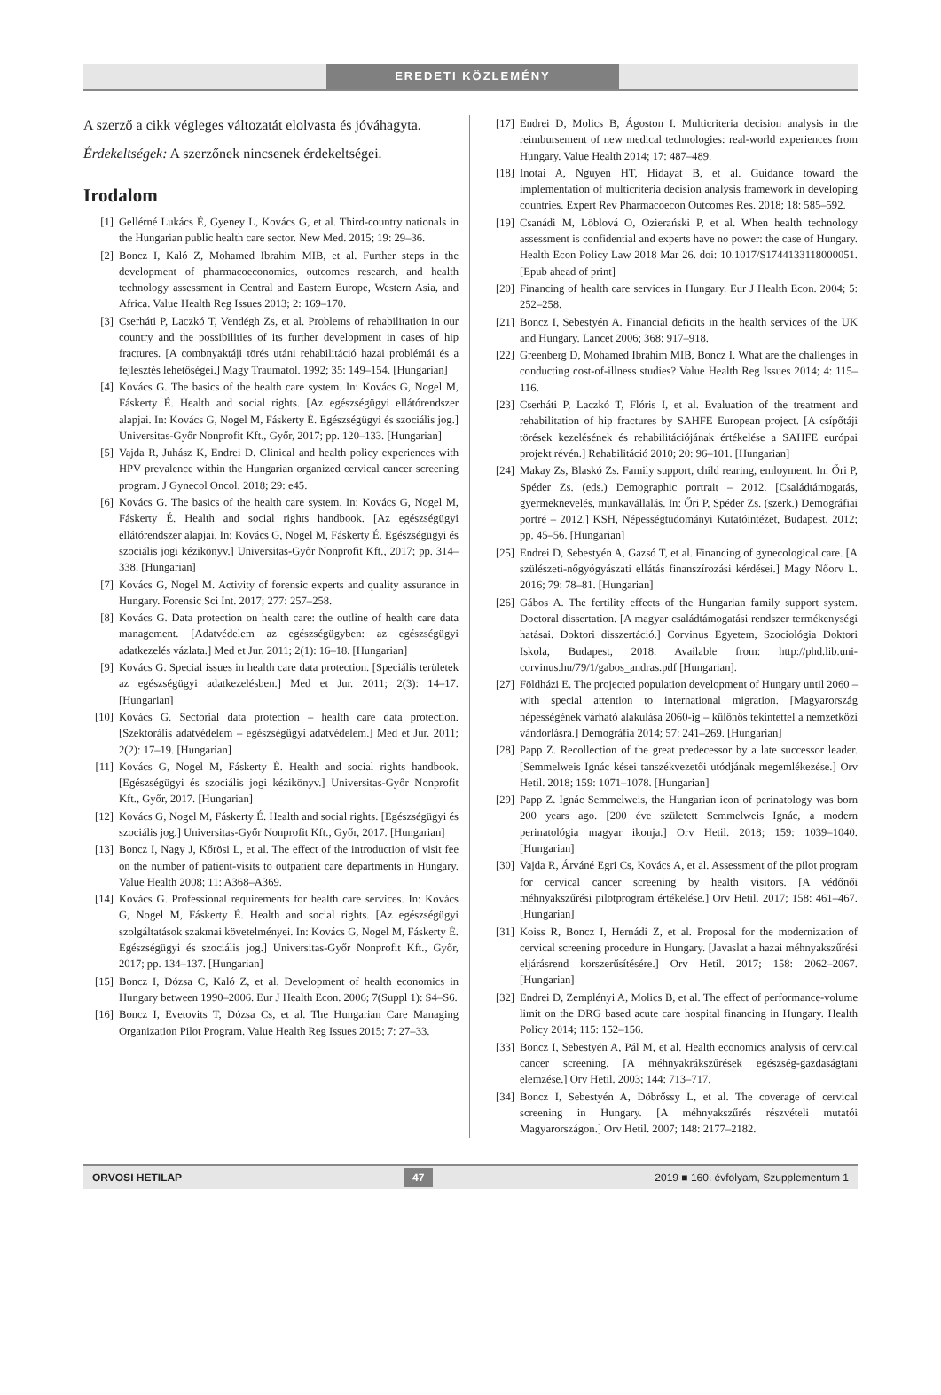EREDETI KÖZLEMÉNY
A szerző a cikk végleges változatát elolvasta és jóváhagyta.
Érdekeltségek: A szerzőnek nincsenek érdekeltségei.
Irodalom
[1] Gellérné Lukács É, Gyeney L, Kovács G, et al. Third-country nationals in the Hungarian public health care sector. New Med. 2015; 19: 29–36.
[2] Boncz I, Kaló Z, Mohamed Ibrahim MIB, et al. Further steps in the development of pharmacoeconomics, outcomes research, and health technology assessment in Central and Eastern Europe, Western Asia, and Africa. Value Health Reg Issues 2013; 2: 169–170.
[3] Cserháti P, Laczkó T, Vendégh Zs, et al. Problems of rehabilitation in our country and the possibilities of its further development in cases of hip fractures. [A combnyaktáji törés utáni rehabilitáció hazai problémái és a fejlesztés lehetőségei.] Magy Traumatol. 1992; 35: 149–154. [Hungarian]
[4] Kovács G. The basics of the health care system. In: Kovács G, Nogel M, Fáskerty É. Health and social rights. [Az egészségügyi ellátórendszer alapjai. In: Kovács G, Nogel M, Fáskerty É. Egészségügyi és szociális jog.] Universitas-Győr Nonprofit Kft., Győr, 2017; pp. 120–133. [Hungarian]
[5] Vajda R, Juhász K, Endrei D. Clinical and health policy experiences with HPV prevalence within the Hungarian organized cervical cancer screening program. J Gynecol Oncol. 2018; 29: e45.
[6] Kovács G. The basics of the health care system. In: Kovács G, Nogel M, Fáskerty É. Health and social rights handbook. [Az egészségügyi ellátórendszer alapjai. In: Kovács G, Nogel M, Fáskerty É. Egészségügyi és szociális jogi kézikönyv.] Universitas-Győr Nonprofit Kft., 2017; pp. 314–338. [Hungarian]
[7] Kovács G, Nogel M. Activity of forensic experts and quality assurance in Hungary. Forensic Sci Int. 2017; 277: 257–258.
[8] Kovács G. Data protection on health care: the outline of health care data management. [Adatvédelem az egészségügyben: az egészségügyi adatkezelés vázlata.] Med et Jur. 2011; 2(1): 16–18. [Hungarian]
[9] Kovács G. Special issues in health care data protection. [Speciális területek az egészségügyi adatkezelésben.] Med et Jur. 2011; 2(3): 14–17. [Hungarian]
[10] Kovács G. Sectorial data protection – health care data protection. [Szektorális adatvédelem – egészségügyi adatvédelem.] Med et Jur. 2011; 2(2): 17–19. [Hungarian]
[11] Kovács G, Nogel M, Fáskerty É. Health and social rights handbook. [Egészségügyi és szociális jogi kézikönyv.] Universitas-Győr Nonprofit Kft., Győr, 2017. [Hungarian]
[12] Kovács G, Nogel M, Fáskerty É. Health and social rights. [Egészségügyi és szociális jog.] Universitas-Győr Nonprofit Kft., Győr, 2017. [Hungarian]
[13] Boncz I, Nagy J, Kőrösi L, et al. The effect of the introduction of visit fee on the number of patient-visits to outpatient care departments in Hungary. Value Health 2008; 11: A368–A369.
[14] Kovács G. Professional requirements for health care services. In: Kovács G, Nogel M, Fáskerty É. Health and social rights. [Az egészségügyi szolgáltatások szakmai követelményei. In: Kovács G, Nogel M, Fáskerty É. Egészségügyi és szociális jog.] Universitas-Győr Nonprofit Kft., Győr, 2017; pp. 134–137. [Hungarian]
[15] Boncz I, Dózsa C, Kaló Z, et al. Development of health economics in Hungary between 1990–2006. Eur J Health Econ. 2006; 7(Suppl 1): S4–S6.
[16] Boncz I, Evetovits T, Dózsa Cs, et al. The Hungarian Care Managing Organization Pilot Program. Value Health Reg Issues 2015; 7: 27–33.
[17] Endrei D, Molics B, Ágoston I. Multicriteria decision analysis in the reimbursement of new medical technologies: real-world experiences from Hungary. Value Health 2014; 17: 487–489.
[18] Inotai A, Nguyen HT, Hidayat B, et al. Guidance toward the implementation of multicriteria decision analysis framework in developing countries. Expert Rev Pharmacoecon Outcomes Res. 2018; 18: 585–592.
[19] Csanádi M, Löblová O, Ozierański P, et al. When health technology assessment is confidential and experts have no power: the case of Hungary. Health Econ Policy Law 2018 Mar 26. doi: 10.1017/S1744133118000051. [Epub ahead of print]
[20] Financing of health care services in Hungary. Eur J Health Econ. 2004; 5: 252–258.
[21] Boncz I, Sebestyén A. Financial deficits in the health services of the UK and Hungary. Lancet 2006; 368: 917–918.
[22] Greenberg D, Mohamed Ibrahim MIB, Boncz I. What are the challenges in conducting cost-of-illness studies? Value Health Reg Issues 2014; 4: 115–116.
[23] Cserháti P, Laczkó T, Flóris I, et al. Evaluation of the treatment and rehabilitation of hip fractures by SAHFE European project. [A csípőtáji törések kezelésének és rehabilitációjának értékelése a SAHFE európai projekt révén.] Rehabilitáció 2010; 20: 96–101. [Hungarian]
[24] Makay Zs, Blaskó Zs. Family support, child rearing, emloyment. In: Őri P, Spéder Zs. (eds.) Demographic portrait – 2012. [Családtámogatás, gyermeknevelés, munkavállalás. In: Őri P, Spéder Zs. (szerk.) Demográfiai portré – 2012.] KSH, Népességtudományi Kutatóintézet, Budapest, 2012; pp. 45–56. [Hungarian]
[25] Endrei D, Sebestyén A, Gazsó T, et al. Financing of gynecological care. [A szülészeti-nőgyógyászati ellátás finanszírozási kérdései.] Magy Nőorv L. 2016; 79: 78–81. [Hungarian]
[26] Gábos A. The fertility effects of the Hungarian family support system. Doctoral dissertation. [A magyar családtámogatási rendszer termékenységi hatásai. Doktori disszertáció.] Corvinus Egyetem, Szociológia Doktori Iskola, Budapest, 2018. Available from: http://phd.lib.uni-corvinus.hu/79/1/gabos_andras.pdf [Hungarian].
[27] Földházi E. The projected population development of Hungary until 2060 – with special attention to international migration. [Magyarország népességének várható alakulása 2060-ig – különös tekintettel a nemzetközi vándorlásra.] Demográfia 2014; 57: 241–269. [Hungarian]
[28] Papp Z. Recollection of the great predecessor by a late successor leader. [Semmelweis Ignác kései tanszékvezetői utódjának megemlékezése.] Orv Hetil. 2018; 159: 1071–1078. [Hungarian]
[29] Papp Z. Ignác Semmelweis, the Hungarian icon of perinatology was born 200 years ago. [200 éve született Semmelweis Ignác, a modern perinatológia magyar ikonja.] Orv Hetil. 2018; 159: 1039–1040. [Hungarian]
[30] Vajda R, Árváné Egri Cs, Kovács A, et al. Assessment of the pilot program for cervical cancer screening by health visitors. [A védőnői méhnyakszűrési pilotprogram értékelése.] Orv Hetil. 2017; 158: 461–467. [Hungarian]
[31] Koiss R, Boncz I, Hernádi Z, et al. Proposal for the modernization of cervical screening procedure in Hungary. [Javaslat a hazai méhnyakszűrési eljárásrend korszerűsítésére.] Orv Hetil. 2017; 158: 2062–2067. [Hungarian]
[32] Endrei D, Zemplényi A, Molics B, et al. The effect of performance-volume limit on the DRG based acute care hospital financing in Hungary. Health Policy 2014; 115: 152–156.
[33] Boncz I, Sebestyén A, Pál M, et al. Health economics analysis of cervical cancer screening. [A méhnyakrákszűrések egészség-gazdaságtani elemzése.] Orv Hetil. 2003; 144: 713–717.
[34] Boncz I, Sebestyén A, Döbrőssy L, et al. The coverage of cervical screening in Hungary. [A méhnyakszűrés részvételi mutatói Magyarországon.] Orv Hetil. 2007; 148: 2177–2182.
ORVOSI HETILAP 47 2019 ■ 160. évfolyam, Szupplementum 1